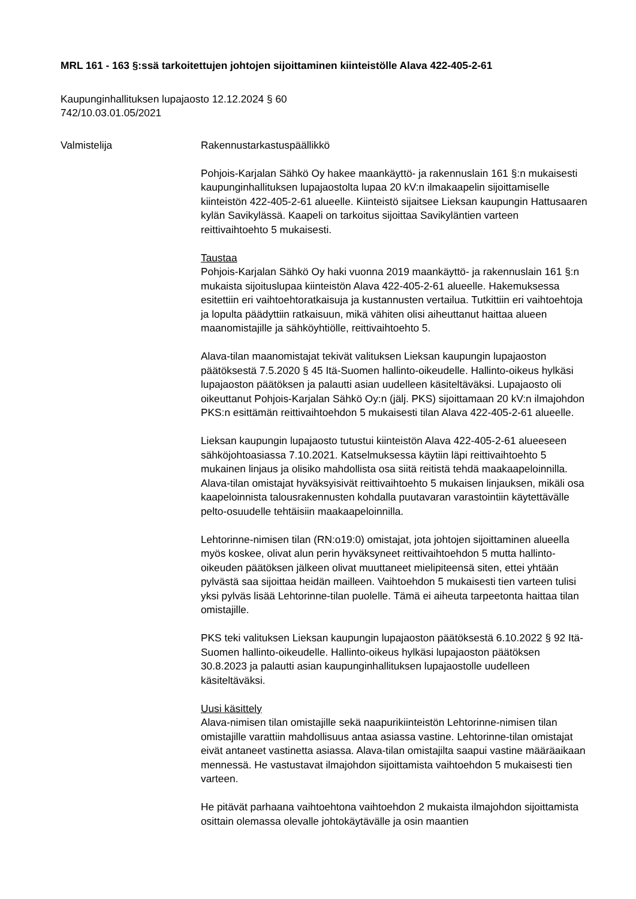MRL 161 - 163 §:ssä tarkoitettujen johtojen sijoittaminen kiinteistölle Alava 422-405-2-61
Kaupunginhallituksen lupajaosto 12.12.2024 § 60
742/10.03.01.05/2021
Valmistelija Rakennustarkastuspäällikkö
Pohjois-Karjalan Sähkö Oy hakee maankäyttö- ja rakennuslain 161 §:n mukaisesti kaupunginhallituksen lupajaostolta lupaa 20 kV:n ilmakaapelin sijoittamiselle kiinteistön 422-405-2-61 alueelle. Kiinteistö sijaitsee Lieksan kaupungin Hattusaaren kylän Savikylässä. Kaapeli on tarkoitus sijoittaa Savikyläntien varteen reittivaihtoehto 5 mukaisesti.
Taustaa
Pohjois-Karjalan Sähkö Oy haki vuonna 2019 maankäyttö- ja rakennuslain 161 §:n mukaista sijoituslupaa kiinteistön Alava 422-405-2-61 alueelle. Hakemuksessa esitettiin eri vaihtoehtoratkaisuja ja kustannusten vertailua. Tutkittiin eri vaihtoehtoja ja lopulta päädyttiin ratkaisuun, mikä vähiten olisi aiheuttanut haittaa alueen maanomistajille ja sähköyhtiölle, reittivaihtoehto 5.
Alava-tilan maanomistajat tekivät valituksen Lieksan kaupungin lupajaoston päätöksestä 7.5.2020 § 45 Itä-Suomen hallinto-oikeudelle. Hallinto-oikeus hylkäsi lupajaoston päätöksen ja palautti asian uudelleen käsiteltäväksi. Lupajaosto oli oikeuttanut Pohjois-Karjalan Sähkö Oy:n (jälj. PKS) sijoittamaan 20 kV:n ilmajohdon PKS:n esittämän reittivaihtoehdon 5 mukaisesti tilan Alava 422-405-2-61 alueelle.
Lieksan kaupungin lupajaosto tutustui kiinteistön Alava 422-405-2-61 alueeseen sähköjohtoasiassa 7.10.2021. Katselmuksessa käytiin läpi reittivaihtoehto 5 mukainen linjaus ja olisiko mahdollista osa siitä reitistä tehdä maakaapeloinnilla. Alava-tilan omistajat hyväksyisivät reittivaihtoehto 5 mukaisen linjauksen, mikäli osa kaapeloinnista talousrakennusten kohdalla puutavaran varastointiin käytettävälle pelto-osuudelle tehtäisiin maakaapeloinnilla.
Lehtorinne-nimisen tilan (RN:o19:0) omistajat, jota johtojen sijoittaminen alueella myös koskee, olivat alun perin hyväksyneet reittivaihtoehdon 5 mutta hallinto-oikeuden päätöksen jälkeen olivat muuttaneet mielipiteensä siten, ettei yhtään pylvästä saa sijoittaa heidän mailleen. Vaihtoehdon 5 mukaisesti tien varteen tulisi yksi pylväs lisää Lehtorinne-tilan puolelle. Tämä ei aiheuta tarpeetonta haittaa tilan omistajille.
PKS teki valituksen Lieksan kaupungin lupajaoston päätöksestä 6.10.2022 § 92 Itä-Suomen hallinto-oikeudelle. Hallinto-oikeus hylkäsi lupajaoston päätöksen 30.8.2023 ja palautti asian kaupunginhallituksen lupajaostolle uudelleen käsiteltäväksi.
Uusi käsittely
Alava-nimisen tilan omistajille sekä naapurikiinteistön Lehtorinne-nimisen tilan omistajille varattiin mahdollisuus antaa asiassa vastine. Lehtorinne-tilan omistajat eivät antaneet vastinetta asiassa. Alava-tilan omistajilta saapui vastine määräaikaan mennessä. He vastustavat ilmajohdon sijoittamista vaihtoehdon 5 mukaisesti tien varteen.
He pitävät parhaana vaihtoehtona vaihtoehdon 2 mukaista ilmajohdon sijoittamista osittain olemassa olevalle johtokäytävälle ja osin maantien